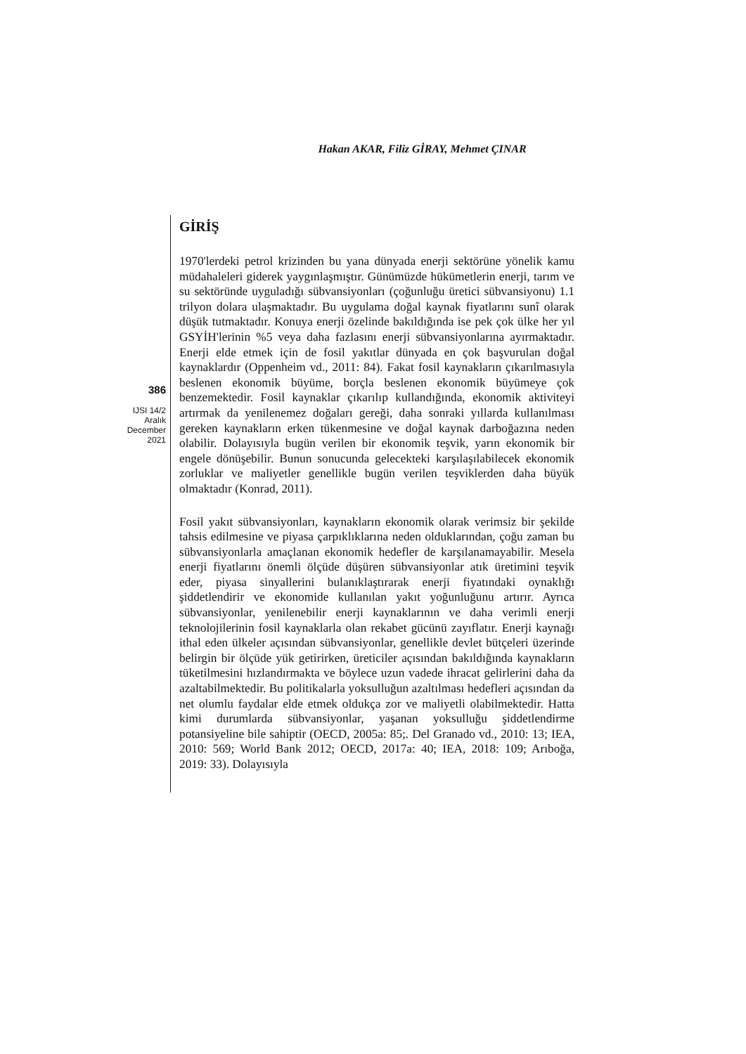Hakan AKAR, Filiz GİRAY, Mehmet ÇINAR
386
IJSI 14/2
Aralık
December
2021
GİRİŞ
1970'lerdeki petrol krizinden bu yana dünyada enerji sektörüne yönelik kamu müdahaleleri giderek yaygınlaşmıştır. Günümüzde hükümetlerin enerji, tarım ve su sektöründe uyguladığı sübvansiyonları (çoğunluğu üretici sübvansiyonu) 1.1 trilyon dolara ulaşmaktadır. Bu uygulama doğal kaynak fiyatlarını sunî olarak düşük tutmaktadır. Konuya enerji özelinde bakıldığında ise pek çok ülke her yıl GSYİH'lerinin %5 veya daha fazlasını enerji sübvansiyonlarına ayırmaktadır. Enerji elde etmek için de fosil yakıtlar dünyada en çok başvurulan doğal kaynaklardır (Oppenheim vd., 2011: 84). Fakat fosil kaynakların çıkarılmasıyla beslenen ekonomik büyüme, borçla beslenen ekonomik büyümeye çok benzemektedir. Fosil kaynaklar çıkarılıp kullandığında, ekonomik aktiviteyi artırmak da yenilenemez doğaları gereği, daha sonraki yıllarda kullanılması gereken kaynakların erken tükenmesine ve doğal kaynak darboğazına neden olabilir. Dolayısıyla bugün verilen bir ekonomik teşvik, yarın ekonomik bir engele dönüşebilir. Bunun sonucunda gelecekteki karşılaşılabilecek ekonomik zorluklar ve maliyetler genellikle bugün verilen teşviklerden daha büyük olmaktadır (Konrad, 2011).
Fosil yakıt sübvansiyonları, kaynakların ekonomik olarak verimsiz bir şekilde tahsis edilmesine ve piyasa çarpıklıklarına neden olduklarından, çoğu zaman bu sübvansiyonlarla amaçlanan ekonomik hedefler de karşılanamayabilir. Mesela enerji fiyatlarını önemli ölçüde düşüren sübvansiyonlar atık üretimini teşvik eder, piyasa sinyallerini bulanıklaştırarak enerji fiyatındaki oynaklığı şiddetlendirir ve ekonomide kullanılan yakıt yoğunluğunu artırır. Ayrıca sübvansiyonlar, yenilenebilir enerji kaynaklarının ve daha verimli enerji teknolojilerinin fosil kaynaklarla olan rekabet gücünü zayıflatır. Enerji kaynağı ithal eden ülkeler açısından sübvansiyonlar, genellikle devlet bütçeleri üzerinde belirgin bir ölçüde yük getirirken, üreticiler açısından bakıldığında kaynakların tüketilmesini hızlandırmakta ve böylece uzun vadede ihracat gelirlerini daha da azaltabilmektedir. Bu politikalarla yoksulluğun azaltılması hedefleri açısından da net olumlu faydalar elde etmek oldukça zor ve maliyetli olabilmektedir. Hatta kimi durumlarda sübvansiyonlar, yaşanan yoksulluğu şiddetlendirme potansiyeline bile sahiptir (OECD, 2005a: 85;. Del Granado vd., 2010: 13; IEA, 2010: 569; World Bank 2012; OECD, 2017a: 40; IEA, 2018: 109; Arıboğa, 2019: 33). Dolayısıyla